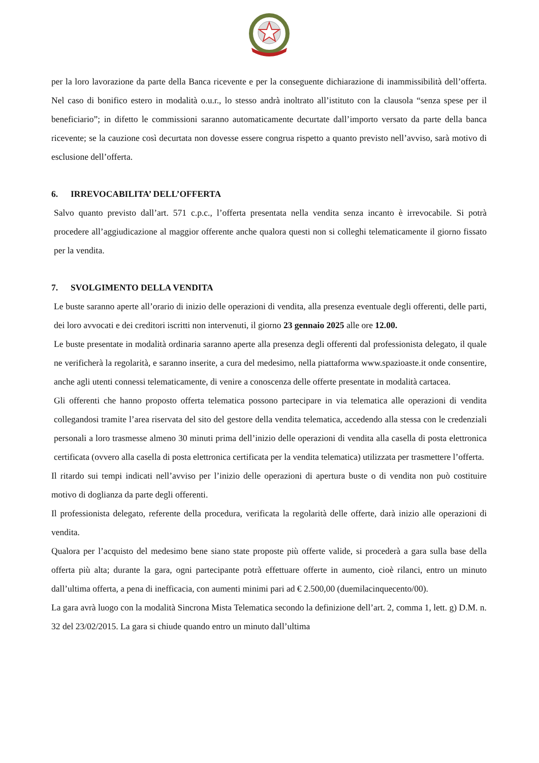per la loro lavorazione da parte della Banca ricevente e per la conseguente dichiarazione di inammissibilità dell’offerta. Nel caso di bonifico estero in modalità o.u.r., lo stesso andrà inoltrato all’istituto con la clausola “senza spese per il beneficiario”; in difetto le commissioni saranno automaticamente decurtate dall’importo versato da parte della banca ricevente; se la cauzione così decurtata non dovesse essere congrua rispetto a quanto previsto nell’avviso, sarà motivo di esclusione dell’offerta.
6. IRREVOCABILITA’ DELL’OFFERTA
Salvo quanto previsto dall’art. 571 c.p.c., l’offerta presentata nella vendita senza incanto è irrevocabile. Si potrà procedere all’aggiudicazione al maggior offerente anche qualora questi non si colleghi telematicamente il giorno fissato per la vendita.
7. SVOLGIMENTO DELLA VENDITA
Le buste saranno aperte all’orario di inizio delle operazioni di vendita, alla presenza eventuale degli offerenti, delle parti, dei loro avvocati e dei creditori iscritti non intervenuti, il giorno 23 gennaio 2025 alle ore 12.00.
Le buste presentate in modalità ordinaria saranno aperte alla presenza degli offerenti dal professionista delegato, il quale ne verificherà la regolarità, e saranno inserite, a cura del medesimo, nella piattaforma www.spazioaste.it onde consentire, anche agli utenti connessi telematicamente, di venire a conoscenza delle offerte presentate in modalità cartacea.
Gli offerenti che hanno proposto offerta telematica possono partecipare in via telematica alle operazioni di vendita collegandosi tramite l’area riservata del sito del gestore della vendita telematica, accedendo alla stessa con le credenziali personali a loro trasmesse almeno 30 minuti prima dell’inizio delle operazioni di vendita alla casella di posta elettronica certificata (ovvero alla casella di posta elettronica certificata per la vendita telematica) utilizzata per trasmettere l’offerta.
Il ritardo sui tempi indicati nell’avviso per l’inizio delle operazioni di apertura buste o di vendita non può costituire motivo di doglianza da parte degli offerenti.
Il professionista delegato, referente della procedura, verificata la regolarità delle offerte, darà inizio alle operazioni di vendita.
Qualora per l’acquisto del medesimo bene siano state proposte più offerte valide, si procederà a gara sulla base della offerta più alta; durante la gara, ogni partecipante potrà effettuare offerte in aumento, cioè rilanci, entro un minuto dall’ultima offerta, a pena di inefficacia, con aumenti minimi pari ad € 2.500,00 (duemilacinquecento/00).
La gara avrà luogo con la modalità Sincrona Mista Telematica secondo la definizione dell’art. 2, comma 1, lett. g) D.M. n. 32 del 23/02/2015. La gara si chiude quando entro un minuto dall’ultima